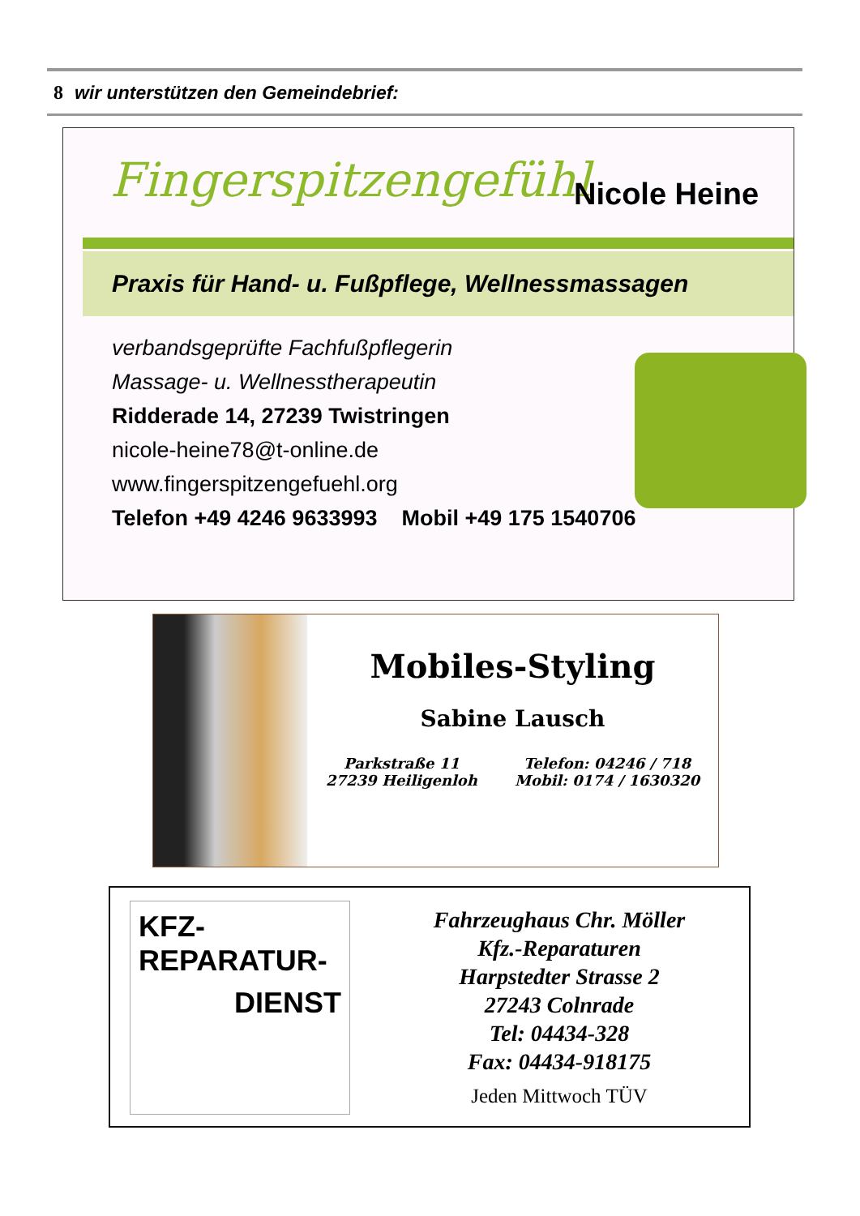8 wir unterstützen den Gemeindebrief:
Fingerspitzengefühl Nicole Heine
Praxis für Hand- u. Fußpflege, Wellnessmassagen
verbandsgeprüfte Fachfußpflegerin
Massage- u. Wellnesstherapeutin
Ridderade 14, 27239 Twistringen
nicole-heine78@t-online.de
www.fingerspitzengefuehl.org
Telefon +49 4246 9633993 Mobil +49 175 1540706
Mobiles-Styling
Sabine Lausch
Parkstraße 11
27239 Heiligenloh
Telefon: 04246 / 718
Mobil: 0174 / 1630320
KFZ-REPARATUR-
DIENST
Fahrzeughaus Chr. Möller
Kfz.-Reparaturen
Harpstedter Strasse 2
27243 Colnrade
Tel: 04434-328
Fax: 04434-918175
Jeden Mittwoch TÜV